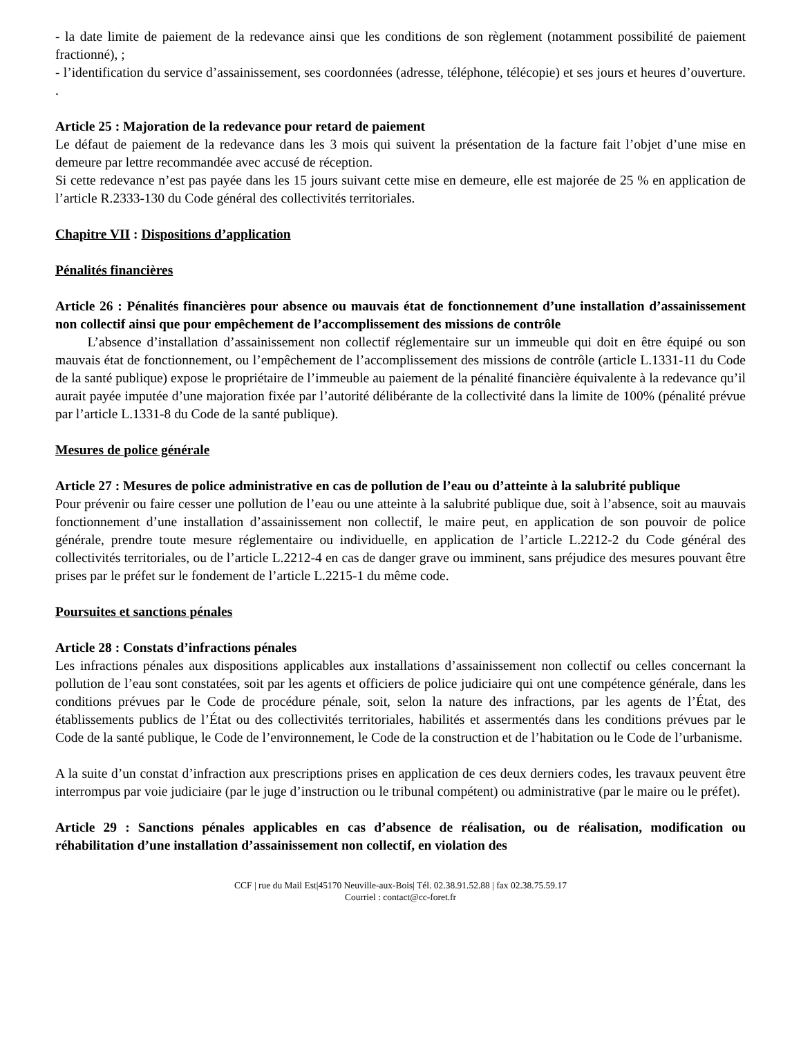- la date limite de paiement de la redevance ainsi que les conditions de son règlement (notamment possibilité de paiement fractionné), ;
- l’identification du service d’assainissement, ses coordonnées (adresse, téléphone, télécopie) et ses jours et heures d’ouverture. .
Article 25 : Majoration de la redevance pour retard de paiement
Le défaut de paiement de la redevance dans les 3 mois qui suivent la présentation de la facture fait l’objet d’une mise en demeure par lettre recommandée avec accusé de réception.
Si cette redevance n’est pas payée dans les 15 jours suivant cette mise en demeure, elle est majorée de 25 % en application de l’article R.2333-130 du Code général des collectivités territoriales.
Chapitre VII : Dispositions d’application
Pénalités financières
Article 26 : Pénalités financières pour absence ou mauvais état de fonctionnement d’une installation d’assainissement non collectif ainsi que pour empêchement de l’accomplissement des missions de contrôle
L’absence d’installation d’assainissement non collectif réglementaire sur un immeuble qui doit en être équipé ou son mauvais état de fonctionnement, ou l’empêchement de l’accomplissement des missions de contrôle (article L.1331-11 du Code de la santé publique) expose le propriétaire de l’immeuble au paiement de la pénalité financière équivalente à la redevance qu’il aurait payée imputée d’une majoration fixée par l’autorité délibérante de la collectivité dans la limite de 100% (pénalité prévue par l’article L.1331-8 du Code de la santé publique).
Mesures de police générale
Article 27 : Mesures de police administrative en cas de pollution de l’eau ou d’atteinte à la salubrité publique
Pour prévenir ou faire cesser une pollution de l’eau ou une atteinte à la salubrité publique due, soit à l’absence, soit au mauvais fonctionnement d’une installation d’assainissement non collectif, le maire peut, en application de son pouvoir de police générale, prendre toute mesure réglementaire ou individuelle, en application de l’article L.2212-2 du Code général des collectivités territoriales, ou de l’article L.2212-4 en cas de danger grave ou imminent, sans préjudice des mesures pouvant être prises par le préfet sur le fondement de l’article L.2215-1 du même code.
Poursuites et sanctions pénales
Article 28 : Constats d’infractions pénales
Les infractions pénales aux dispositions applicables aux installations d’assainissement non collectif ou celles concernant la pollution de l’eau sont constatées, soit par les agents et officiers de police judiciaire qui ont une compétence générale, dans les conditions prévues par le Code de procédure pénale, soit, selon la nature des infractions, par les agents de l’État, des établissements publics de l’État ou des collectivités territoriales, habilités et assermentés dans les conditions prévues par le Code de la santé publique, le Code de l’environnement, le Code de la construction et de l’habitation ou le Code de l’urbanisme.
A la suite d’un constat d’infraction aux prescriptions prises en application de ces deux derniers codes, les travaux peuvent être interrompus par voie judiciaire (par le juge d’instruction ou le tribunal compétent) ou administrative (par le maire ou le préfet).
Article 29 : Sanctions pénales applicables en cas d’absence de réalisation, ou de réalisation, modification ou réhabilitation d’une installation d’assainissement non collectif, en violation des
CCF | rue du Mail Est|45170 Neuville-aux-Bois| Tél. 02.38.91.52.88 | fax 02.38.75.59.17
Courriel : contact@cc-foret.fr